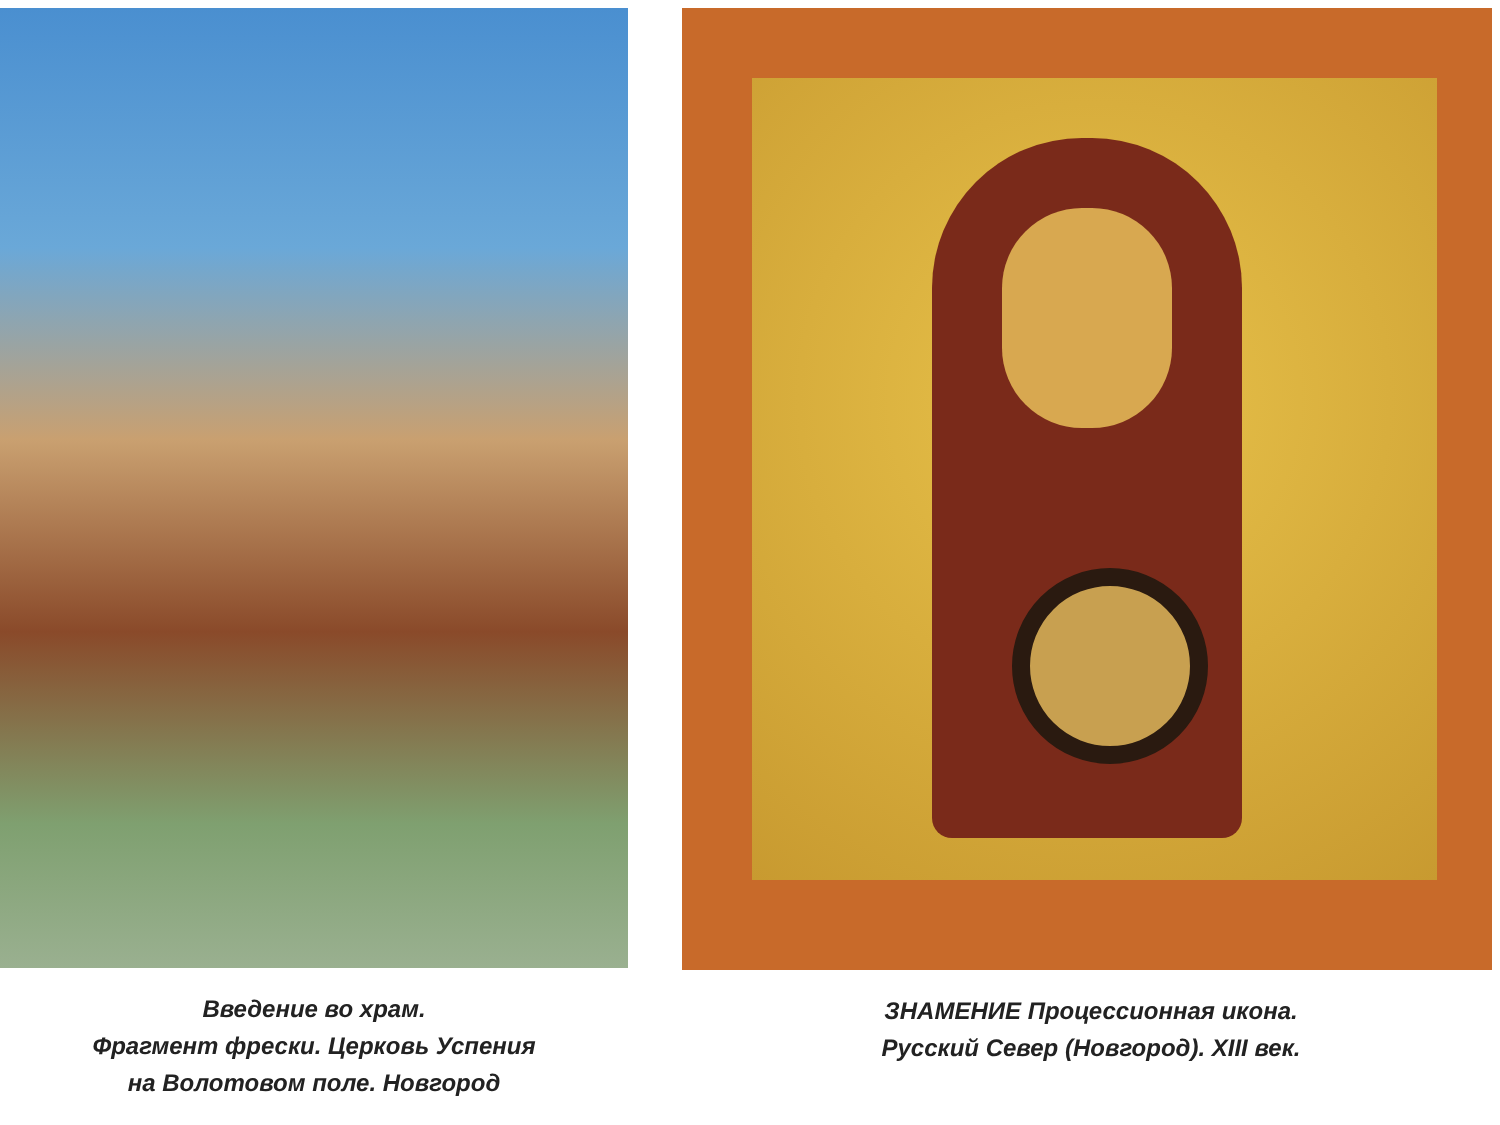Введение во храм.
Фрагмент фрески. Церковь Успения
на Волотовом поле. Новгород
ЗНАМЕНИЕ Процессионная икона.
Русский Север (Новгород). XIII век.